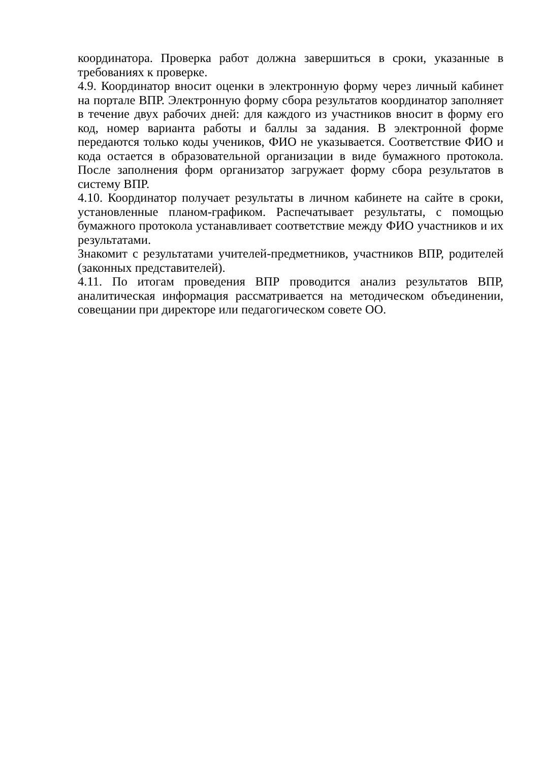координатора. Проверка работ должна завершиться в сроки, указанные в требованиях к проверке.
4.9. Координатор вносит оценки в электронную форму через личный кабинет на портале ВПР. Электронную форму сбора результатов координатор заполняет в течение двух рабочих дней: для каждого из участников вносит в форму его код, номер варианта работы и баллы за задания. В электронной форме передаются только коды учеников, ФИО не указывается. Соответствие ФИО и кода остается в образовательной организации в виде бумажного протокола. После заполнения форм организатор загружает форму сбора результатов в систему ВПР.
4.10. Координатор получает результаты в личном кабинете на сайте в сроки, установленные планом-графиком. Распечатывает результаты, с помощью бумажного протокола устанавливает соответствие между ФИО участников и их результатами.
Знакомит с результатами учителей-предметников, участников ВПР, родителей (законных представителей).
4.11. По итогам проведения ВПР проводится анализ результатов ВПР, аналитическая информация рассматривается на методическом объединении, совещании при директоре или педагогическом совете ОО.